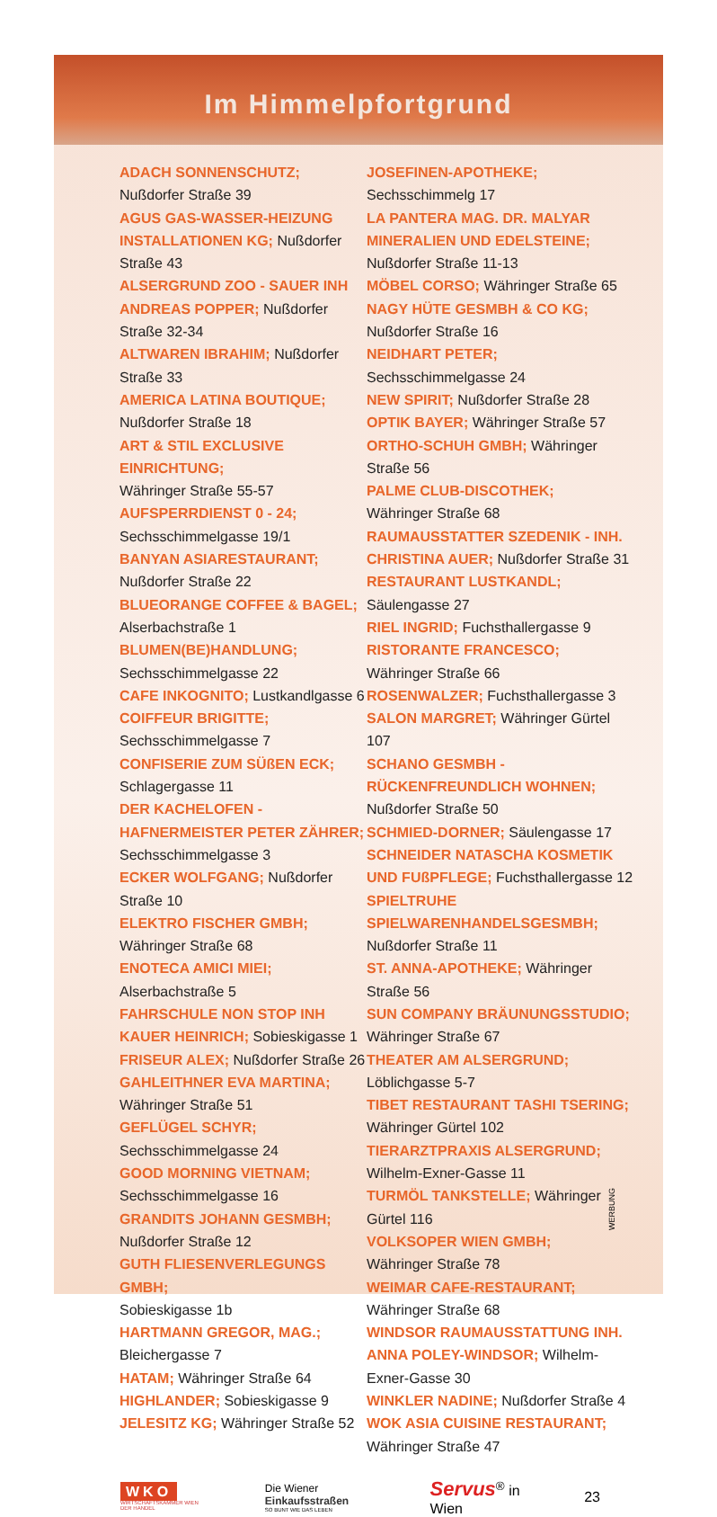Im Himmelpfortgrund
ADACH SONNENSCHUTZ; Nußdorfer Straße 39
AGUS GAS-WASSER-HEIZUNG INSTALLATIONEN KG; Nußdorfer Straße 43
ALSERGRUND ZOO - SAUER INH ANDREAS POPPER; Nußdorfer Straße 32-34
ALTWAREN IBRAHIM; Nußdorfer Straße 33
AMERICA LATINA BOUTIQUE;
Nußdorfer Straße 18
ART & STIL EXCLUSIVE EINRICHTUNG;
Währinger Straße 55-57
AUFSPERRDIENST 0 - 24;
Sechsschimmelgasse 19/1
BANYAN ASIARESTAURANT;
Nußdorfer Straße 22
BLUEORANGE COFFEE & BAGEL;
Alserbachstraße 1
BLUMEN(BE)HANDLUNG;
Sechsschimmelgasse 22
CAFE INKOGNITO; Lustkandlgasse 6
COIFFEUR BRIGITTE; Sechsschimmelgasse 7
CONFISERIE ZUM SÜßEN ECK;
Schlagergasse 11
DER KACHELOFEN - HAFNERMEISTER PETER ZÄHRER; Sechsschimmelgasse 3
ECKER WOLFGANG; Nußdorfer Straße 10
ELEKTRO FISCHER GMBH;
Währinger Straße 68
ENOTECA AMICI MIEI; Alserbachstraße 5
FAHRSCHULE NON STOP INH KAUER HEINRICH; Sobieskigasse 1
FRISEUR ALEX; Nußdorfer Straße 26
GAHLEITHNER EVA MARTINA;
Währinger Straße 51
GEFLÜGEL SCHYR; Sechsschimmelgasse 24
GOOD MORNING VIETNAM;
Sechsschimmelgasse 16
GRANDITS JOHANN GESMBH;
Nußdorfer Straße 12
GUTH FLIESENVERLEGUNGS GMBH;
Sobieskigasse 1b
HARTMANN GREGOR, MAG.;
Bleichergasse 7
HATAM; Währinger Straße 64
HIGHLANDER; Sobieskigasse 9
JELESITZ KG; Währinger Straße 52
JOSEFINEN-APOTHEKE; Sechsschimmelg 17
LA PANTERA MAG. DR. MALYAR MINERALIEN UND EDELSTEINE; Nußdorfer Straße 11-13
MÖBEL CORSO; Währinger Straße 65
NAGY HÜTE GESMBH & CO KG;
Nußdorfer Straße 16
NEIDHART PETER; Sechsschimmelgasse 24
NEW SPIRIT; Nußdorfer Straße 28
OPTIK BAYER; Währinger Straße 57
ORTHO-SCHUH GMBH; Währinger Straße 56
PALME CLUB-DISCOTHEK;
Währinger Straße 68
RAUMAUSSTATTER SZEDENIK - INH. CHRISTINA AUER; Nußdorfer Straße 31
RESTAURANT LUSTKANDL; Säulengasse 27
RIEL INGRID; Fuchsthallergasse 9
RISTORANTE FRANCESCO;
Währinger Straße 66
ROSENWALZER; Fuchsthallergasse 3
SALON MARGRET; Währinger Gürtel 107
SCHANO GESMBH - RÜCKENFREUNDLICH WOHNEN; Nußdorfer Straße 50
SCHMIED-DORNER; Säulengasse 17
SCHNEIDER NATASCHA KOSMETIK UND FUßPFLEGE; Fuchsthallergasse 12
SPIELTRUHE SPIELWARENHANDELSGESMBH;
Nußdorfer Straße 11
ST. ANNA-APOTHEKE; Währinger Straße 56
SUN COMPANY BRÄUNUNGSSTUDIO;
Währinger Straße 67
THEATER AM ALSERGRUND; Löblichgasse 5-7
TIBET RESTAURANT TASHI TSERING;
Währinger Gürtel 102
TIERARZTPRAXIS ALSERGRUND;
Wilhelm-Exner-Gasse 11
TURMÖL TANKSTELLE; Währinger Gürtel 116
VOLKSOPER WIEN GMBH;
Währinger Straße 78
WEIMAR CAFE-RESTAURANT;
Währinger Straße 68
WINDSOR RAUMAUSSTATTUNG INH. ANNA POLEY-WINDSOR; Wilhelm-Exner-Gasse 30
WINKLER NADINE; Nußdorfer Straße 4
WOK ASIA CUISINE RESTAURANT;
Währinger Straße 47
WKO
WIRTSCHAFTSKAMMER WIEN DER HANDEL
Die Wiener Einkaufsstraßen
SO BUNT WIE DAS LEBEN
Servus<sup>®</sup> in Wien 23
WERBUNG